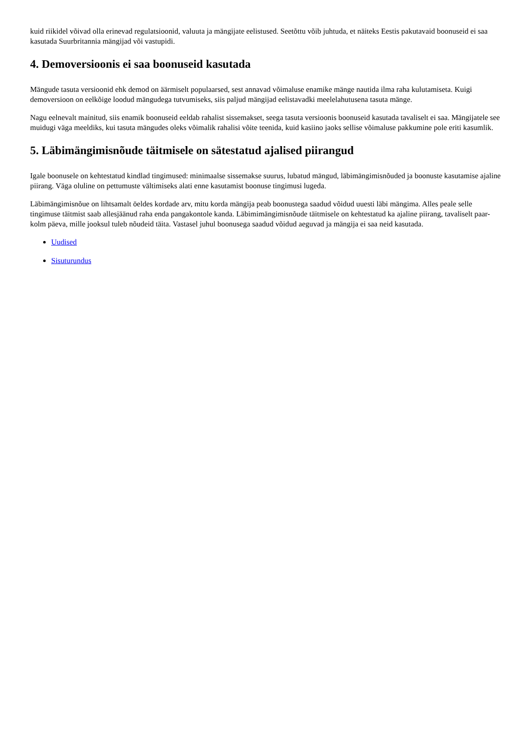kuid riikidel võivad olla erinevad regulatsioonid, valuuta ja mängijate eelistused. Seetõttu võib juhtuda, et näiteks Eestis pakutavaid boonuseid ei saa kasutada Suurbritannia mängijad või vastupidi.
4. Demoversioonis ei saa boonuseid kasutada
Mängude tasuta versioonid ehk demod on äärmiselt populaarsed, sest annavad võimaluse enamike mänge nautida ilma raha kulutamiseta. Kuigi demoversioon on eelkõige loodud mängudega tutvumiseks, siis paljud mängijad eelistavadki meelelahutusena tasuta mänge.
Nagu eelnevalt mainitud, siis enamik boonuseid eeldab rahalist sissemakset, seega tasuta versioonis boonuseid kasutada tavaliselt ei saa. Mängijatele see muidugi väga meeldiks, kui tasuta mängudes oleks võimalik rahalisi võite teenida, kuid kasiino jaoks sellise võimaluse pakkumine pole eriti kasumlik.
5. Läbimängimisnõude täitmisele on sätestatud ajalised piirangud
Igale boonusele on kehtestatud kindlad tingimused: minimaalse sissemakse suurus, lubatud mängud, läbimängimisnõuded ja boonuste kasutamise ajaline piirang. Väga oluline on pettumuste vältimiseks alati enne kasutamist boonuse tingimusi lugeda.
Läbimängimisnõue on lihtsamalt öeldes kordade arv, mitu korda mängija peab boonustega saadud võidud uuesti läbi mängima. Alles peale selle tingimuse täitmist saab allesjäänud raha enda pangakontole kanda. Läbimimängimisnõude täitmisele on kehtestatud ka ajaline piirang, tavaliselt paar-kolm päeva, mille jooksul tuleb nõudeid täita. Vastasel juhul boonusega saadud võidud aeguvad ja mängija ei saa neid kasutada.
Uudised
Sisuturundus